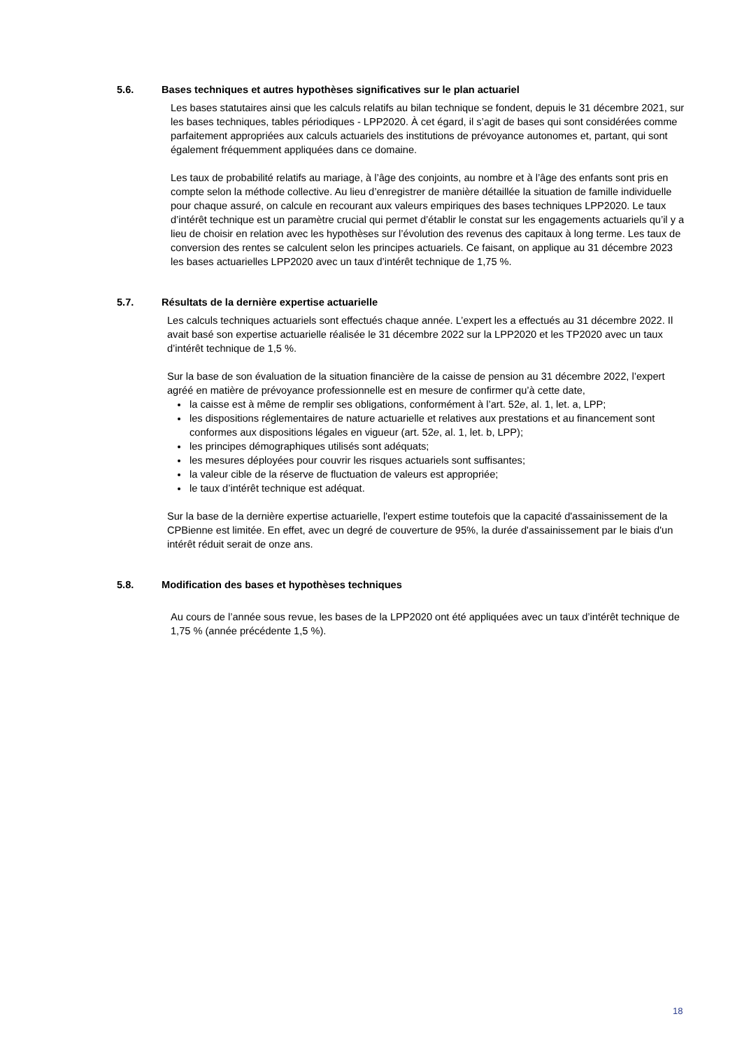5.6. Bases techniques et autres hypothèses significatives sur le plan actuariel
Les bases statutaires ainsi que les calculs relatifs au bilan technique se fondent, depuis le 31 décembre 2021, sur les bases techniques, tables périodiques - LPP2020. À cet égard, il s’agit de bases qui sont considérées comme parfaitement appropriées aux calculs actuariels des institutions de prévoyance autonomes et, partant, qui sont également fréquemment appliquées dans ce domaine.
Les taux de probabilité relatifs au mariage, à l’âge des conjoints, au nombre et à l’âge des enfants sont pris en compte selon la méthode collective. Au lieu d’enregistrer de manière détaillée la situation de famille individuelle pour chaque assuré, on calcule en recourant aux valeurs empiriques des bases techniques LPP2020. Le taux d’intérêt technique est un paramètre crucial qui permet d’établir le constat sur les engagements actuariels qu’il y a lieu de choisir en relation avec les hypothèses sur l’évolution des revenus des capitaux à long terme. Les taux de conversion des rentes se calculent selon les principes actuariels. Ce faisant, on applique au 31 décembre 2023 les bases actuarielles LPP2020 avec un taux d’intérêt technique de 1,75 %.
5.7. Résultats de la dernière expertise actuarielle
Les calculs techniques actuariels sont effectués chaque année. L’expert les a effectués au 31 décembre 2022. Il avait basé son expertise actuarielle réalisée le 31 décembre 2022 sur la LPP2020 et les TP2020 avec un taux d’intérêt technique de 1,5 %.
Sur la base de son évaluation de la situation financière de la caisse de pension au 31 décembre 2022, l’expert agréé en matière de prévoyance professionnelle est en mesure de confirmer qu’à cette date,
la caisse est à même de remplir ses obligations, conformément à l’art. 52e, al. 1, let. a, LPP;
les dispositions réglementaires de nature actuarielle et relatives aux prestations et au financement sont conformes aux dispositions légales en vigueur (art. 52e, al. 1, let. b, LPP);
les principes démographiques utilisés sont adéquats;
les mesures déployées pour couvrir les risques actuariels sont suffisantes;
la valeur cible de la réserve de fluctuation de valeurs est appropriée;
le taux d’intérêt technique est adéquat.
Sur la base de la dernière expertise actuarielle, l'expert estime toutefois que la capacité d'assainissement de la CPBienne est limitée. En effet, avec un degré de couverture de 95%, la durée d'assainissement par le biais d'un intérêt réduit serait de onze ans.
5.8. Modification des bases et hypothèses techniques
Au cours de l’année sous revue, les bases de la LPP2020 ont été appliquées avec un taux d’intérêt technique de 1,75 % (année précédente 1,5 %).
18